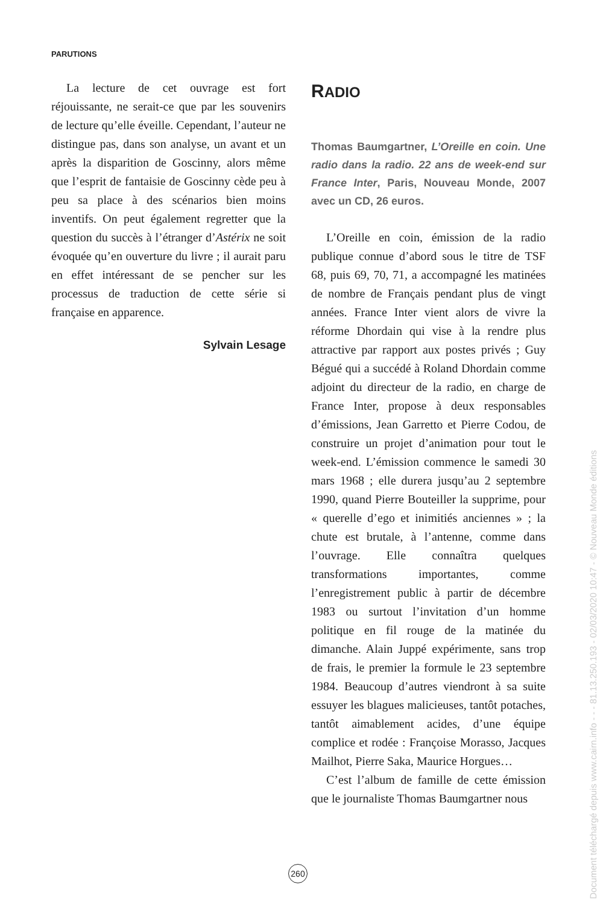PARUTIONS
La lecture de cet ouvrage est fort réjouissante, ne serait-ce que par les souvenirs de lecture qu’elle éveille. Cependant, l’auteur ne distingue pas, dans son analyse, un avant et un après la disparition de Goscinny, alors même que l’esprit de fantaisie de Goscinny cède peu à peu sa place à des scénarios bien moins inventifs. On peut également regretter que la question du succès à l’étranger d’Astérix ne soit évoquée qu’en ouverture du livre ; il aurait paru en effet intéressant de se pencher sur les processus de traduction de cette série si française en apparence.
Sylvain Lesage
RADIO
Thomas Baumgartner, L’Oreille en coin. Une radio dans la radio. 22 ans de week-end sur France Inter, Paris, Nouveau Monde, 2007 avec un CD, 26 euros.
L’Oreille en coin, émission de la radio publique connue d’abord sous le titre de TSF 68, puis 69, 70, 71, a accompagné les matinées de nombre de Français pendant plus de vingt années. France Inter vient alors de vivre la réforme Dhordain qui vise à la rendre plus attractive par rapport aux postes privés ; Guy Bégué qui a succédé à Roland Dhordain comme adjoint du directeur de la radio, en charge de France Inter, propose à deux responsables d’émissions, Jean Garretto et Pierre Codou, de construire un projet d’animation pour tout le week-end. L’émission commence le samedi 30 mars 1968 ; elle durera jusqu’au 2 septembre 1990, quand Pierre Bouteiller la supprime, pour « querelle d’ego et inimitiés anciennes » ; la chute est brutale, à l’antenne, comme dans l’ouvrage. Elle connaîtra quelques transformations importantes, comme l’enregistrement public à partir de décembre 1983 ou surtout l’invitation d’un homme politique en fil rouge de la matinée du dimanche. Alain Juppé expérimente, sans trop de frais, le premier la formule le 23 septembre 1984. Beaucoup d’autres viendront à sa suite essuyer les blagues malicieuses, tantôt potaches, tantôt aimablement acides, d’une équipe complice et rodée : Françoise Morasso, Jacques Mailhot, Pierre Saka, Maurice Horgues…
C’est l’album de famille de cette émission que le journaliste Thomas Baumgartner nous
260
Document téléchargé depuis www.cairn.info - - - 81.13.250.193 - 02/03/2020 10:47 - © Nouveau Monde éditions